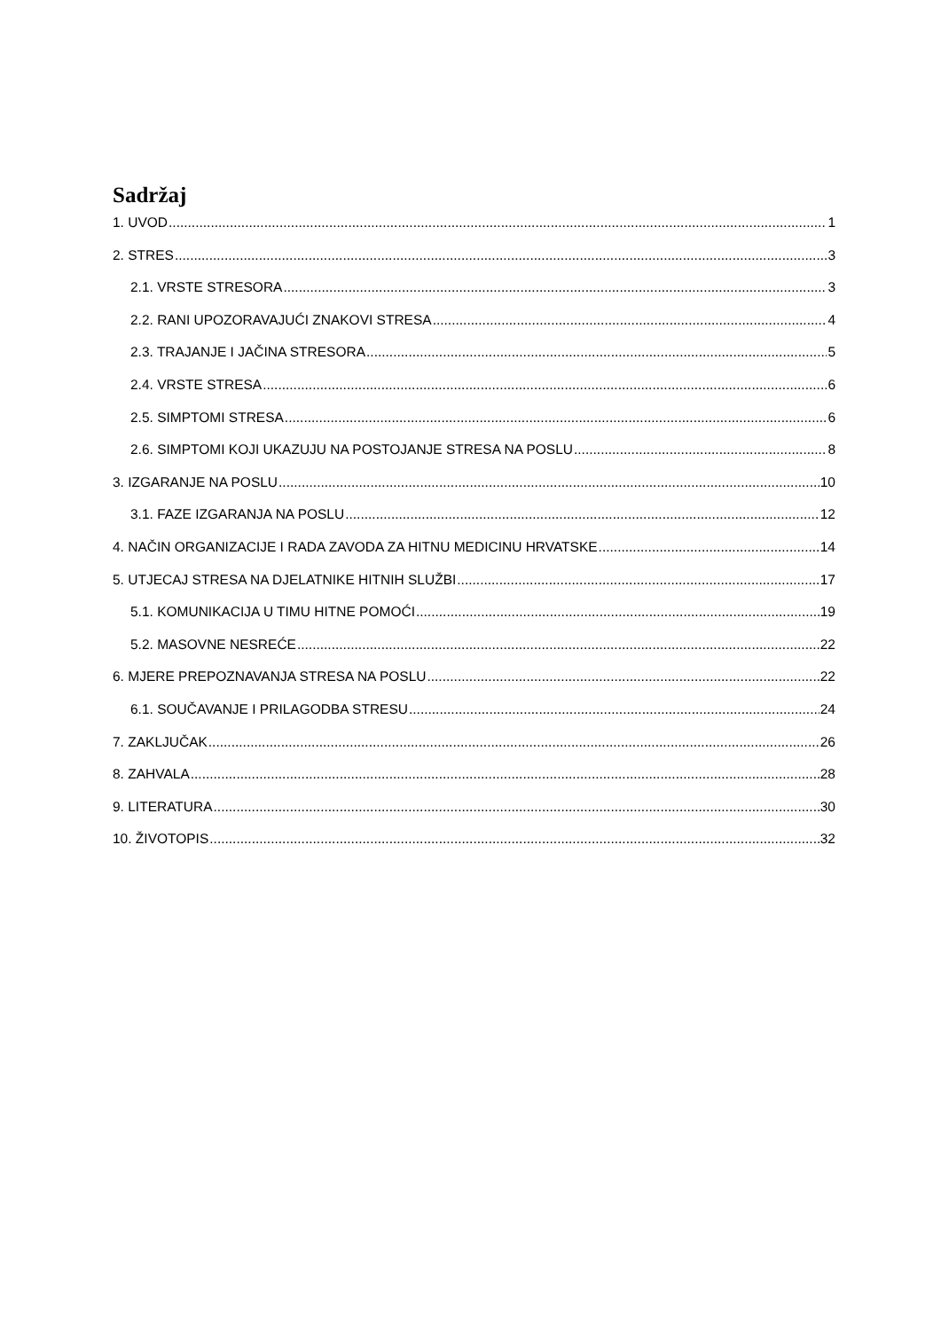Sadržaj
1. UVOD 1
2. STRES 3
2.1. VRSTE STRESORA 3
2.2. RANI UPOZORAVAJUĆI ZNAKOVI STRESA 4
2.3. TRAJANJE I JAČINA STRESORA 5
2.4. VRSTE STRESA 6
2.5. SIMPTOMI STRESA 6
2.6. SIMPTOMI KOJI UKAZUJU NA POSTOJANJE STRESA NA POSLU 8
3. IZGARANJE NA POSLU 10
3.1. FAZE IZGARANJA NA POSLU 12
4. NAČIN ORGANIZACIJE I RADA ZAVODA ZA HITNU MEDICINU HRVATSKE 14
5. UTJECAJ STRESA NA DJELATNIKE HITNIH SLUŽBI 17
5.1. KOMUNIKACIJA U TIMU HITNE POMOĆI 19
5.2. MASOVNE NESREĆE 22
6. MJERE PREPOZNAVANJA STRESA NA POSLU 22
6.1. SOUČAVANJE I PRILAGODBA STRESU 24
7. ZAKLJUČAK 26
8. ZAHVALA 28
9. LITERATURA 30
10. ŽIVOTOPIS 32